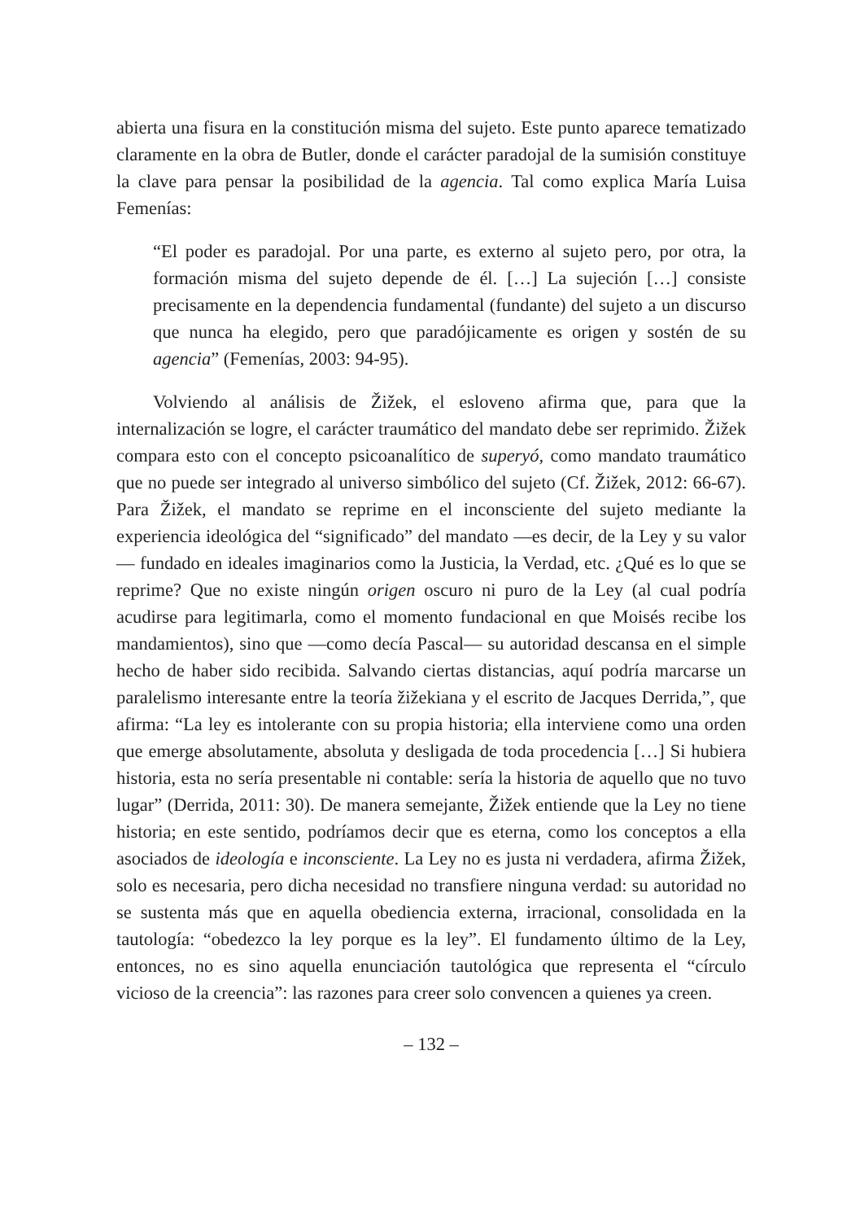abierta una fisura en la constitución misma del sujeto. Este punto aparece tematizado claramente en la obra de Butler, donde el carácter paradojal de la sumisión constituye la clave para pensar la posibilidad de la agencia. Tal como explica María Luisa Femenías:
“El poder es paradojal. Por una parte, es externo al sujeto pero, por otra, la formación misma del sujeto depende de él. […] La sujeción […] consiste precisamente en la dependencia fundamental (fundante) del sujeto a un discurso que nunca ha elegido, pero que paradójicamente es origen y sostén de su agencia” (Femenías, 2003: 94-95).
Volviendo al análisis de Žižek, el esloveno afirma que, para que la internalización se logre, el carácter traumático del mandato debe ser reprimido. Žižek compara esto con el concepto psicoanalítico de superyó, como mandato traumático que no puede ser integrado al universo simbólico del sujeto (Cf. Žižek, 2012: 66-67). Para Žižek, el mandato se reprime en el inconsciente del sujeto mediante la experiencia ideológica del “significado” del mandato —es decir, de la Ley y su valor— fundado en ideales imaginarios como la Justicia, la Verdad, etc. ¿Qué es lo que se reprime? Que no existe ningún origen oscuro ni puro de la Ley (al cual podría acudirse para legitimarla, como el momento fundacional en que Moisés recibe los mandamientos), sino que —como decía Pascal— su autoridad descansa en el simple hecho de haber sido recibida. Salvando ciertas distancias, aquí podría marcarse un paralelismo interesante entre la teoría žižekiana y el escrito de Jacques Derrida,”, que afirma: “La ley es intolerante con su propia historia; ella interviene como una orden que emerge absolutamente, absoluta y desligada de toda procedencia […] Si hubiera historia, esta no sería presentable ni contable: sería la historia de aquello que no tuvo lugar” (Derrida, 2011: 30). De manera semejante, Žižek entiende que la Ley no tiene historia; en este sentido, podríamos decir que es eterna, como los conceptos a ella asociados de ideología e inconsciente. La Ley no es justa ni verdadera, afirma Žižek, solo es necesaria, pero dicha necesidad no transfiere ninguna verdad: su autoridad no se sustenta más que en aquella obediencia externa, irracional, consolidada en la tautología: “obedezco la ley porque es la ley”. El fundamento último de la Ley, entonces, no es sino aquella enunciación tautológica que representa el “círculo vicioso de la creencia”: las razones para creer solo convencen a quienes ya creen.
– 132 –